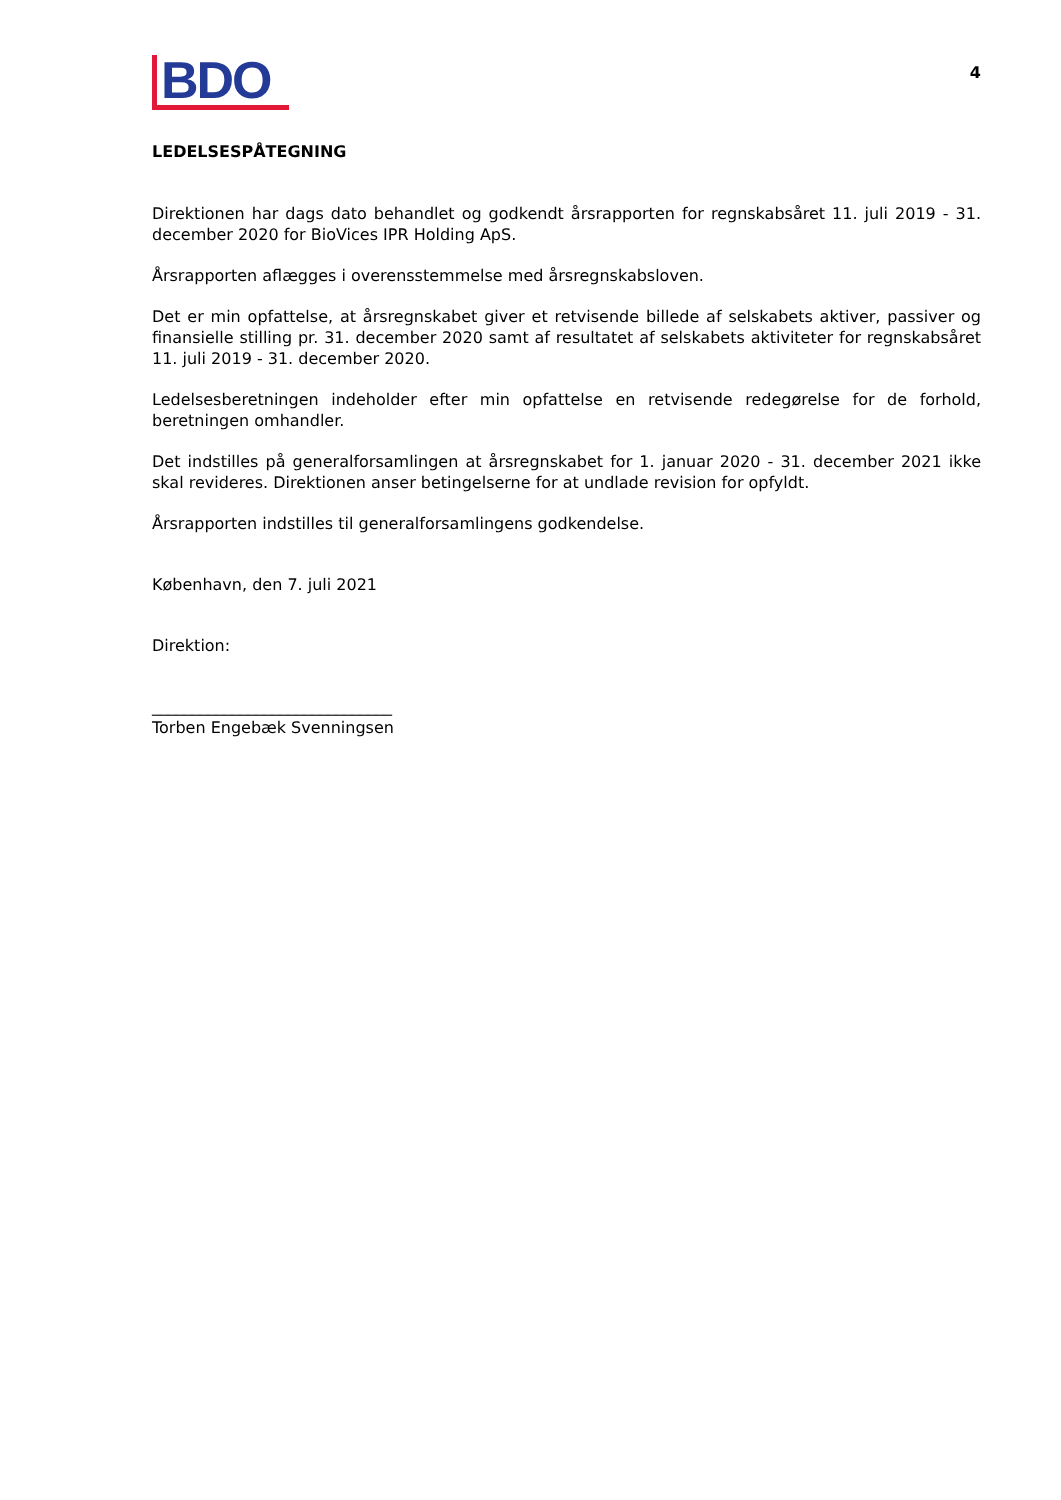BDO
4
LEDELSESPÅTEGNING
Direktionen har dags dato behandlet og godkendt årsrapporten for regnskabsåret 11. juli 2019 - 31. december 2020 for BioVices IPR Holding ApS.
Årsrapporten aflægges i overensstemmelse med årsregnskabsloven.
Det er min opfattelse, at årsregnskabet giver et retvisende billede af selskabets aktiver, passiver og finansielle stilling pr. 31. december 2020 samt af resultatet af selskabets aktiviteter for regnskabsåret 11. juli 2019 - 31. december 2020.
Ledelsesberetningen indeholder efter min opfattelse en retvisende redegørelse for de forhold, beretningen omhandler.
Det indstilles på generalforsamlingen at årsregnskabet for 1. januar 2020 - 31. december 2021 ikke skal revideres. Direktionen anser betingelserne for at undlade revision for opfyldt.
Årsrapporten indstilles til generalforsamlingens godkendelse.
København, den 7. juli 2021
Direktion:
______________________________
Torben Engebæk Svenningsen